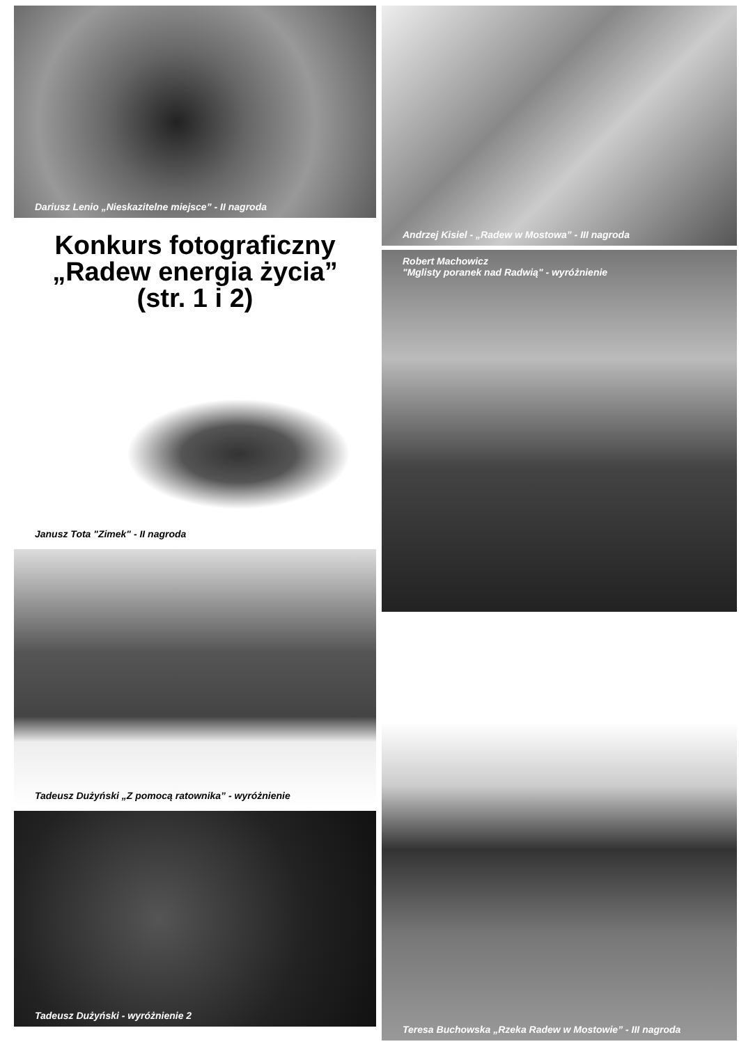Dariusz Lenio „Nieskazitelne miejsce” - II nagroda
Konkurs fotograficzny
„Radew energia życia”
(str. 1 i 2)
Janusz Tota "Zimek" - II nagroda
Tadeusz Dużyński „Z pomocą ratownika” - wyróżnienie
Tadeusz Dużyński - wyróżnienie 2
Andrzej Kisiel - „Radew w Mostowa” - III nagroda
Robert Machowicz
"Mglisty poranek nad Radwią" - wyróżnienie
Teresa Buchowska „Rzeka Radew w Mostowie” - III nagroda